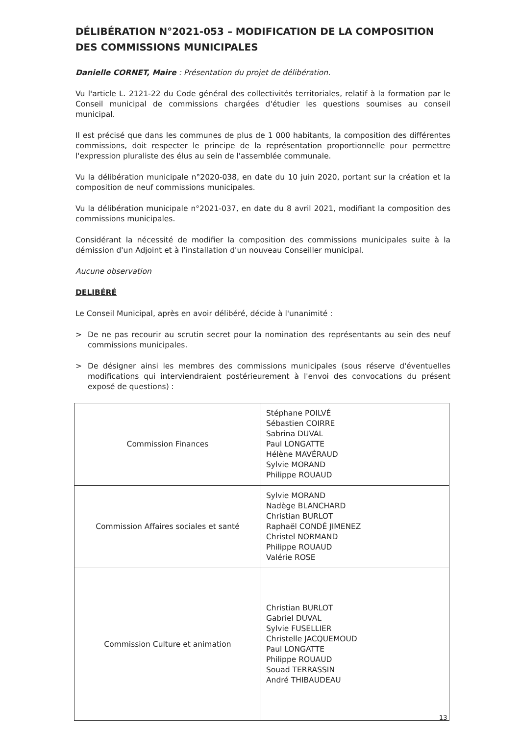DÉLIBÉRATION N°2021-053 – MODIFICATION DE LA COMPOSITION DES COMMISSIONS MUNICIPALES
Danielle CORNET, Maire : Présentation du projet de délibération.
Vu l'article L. 2121-22 du Code général des collectivités territoriales, relatif à la formation par le Conseil municipal de commissions chargées d'étudier les questions soumises au conseil municipal.
Il est précisé que dans les communes de plus de 1 000 habitants, la composition des différentes commissions, doit respecter le principe de la représentation proportionnelle pour permettre l'expression pluraliste des élus au sein de l'assemblée communale.
Vu la délibération municipale n°2020-038, en date du 10 juin 2020, portant sur la création et la composition de neuf commissions municipales.
Vu la délibération municipale n°2021-037, en date du 8 avril 2021, modifiant la composition des commissions municipales.
Considérant la nécessité de modifier la composition des commissions municipales suite à la démission d'un Adjoint et à l'installation d'un nouveau Conseiller municipal.
Aucune observation
DELIBÉRÉ
Le Conseil Municipal, après en avoir délibéré, décide à l'unanimité :
> De ne pas recourir au scrutin secret pour la nomination des représentants au sein des neuf commissions municipales.
> De désigner ainsi les membres des commissions municipales (sous réserve d'éventuelles modifications qui interviendraient postérieurement à l'envoi des convocations du présent exposé de questions) :
| Commission Finances | Stéphane POILVÉ Sébastien COIRRE Sabrina DUVAL Paul LONGATTE Hélène MAVÉRAUD Sylvie MORAND Philippe ROUAUD |
| Commission Affaires sociales et santé | Sylvie MORAND Nadège BLANCHARD Christian BURLOT Raphaël CONDÉ JIMENEZ Christel NORMAND Philippe ROUAUD Valérie ROSE |
| Commission Culture et animation | Christian BURLOT Gabriel DUVAL Sylvie FUSELLIER Christelle JACQUEMOUD Paul LONGATTE Philippe ROUAUD Souad TERRASSIN André THIBAUDEAU |
13